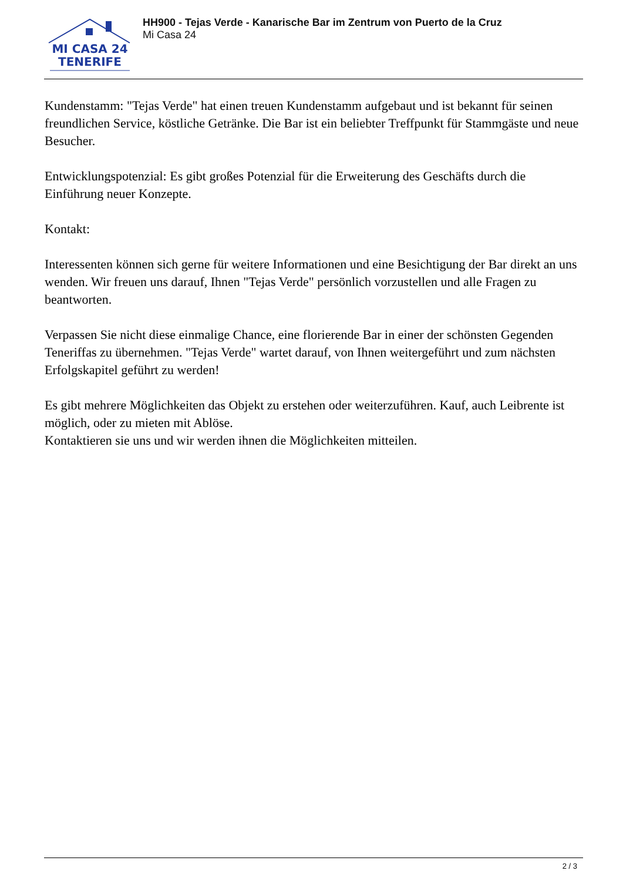MI CASA 24
TENERIFE
HH900 - Tejas Verde - Kanarische Bar im Zentrum von Puerto de la Cruz
Mi Casa 24
Kundenstamm: "Tejas Verde" hat einen treuen Kundenstamm aufgebaut und ist bekannt für seinen freundlichen Service, köstliche Getränke. Die Bar ist ein beliebter Treffpunkt für Stammgäste und neue Besucher.
Entwicklungspotenzial: Es gibt großes Potenzial für die Erweiterung des Geschäfts durch die Einführung neuer Konzepte.
Kontakt:
Interessenten können sich gerne für weitere Informationen und eine Besichtigung der Bar direkt an uns wenden. Wir freuen uns darauf, Ihnen "Tejas Verde" persönlich vorzustellen und alle Fragen zu beantworten.
Verpassen Sie nicht diese einmalige Chance, eine florierende Bar in einer der schönsten Gegenden Teneriffas zu übernehmen. "Tejas Verde" wartet darauf, von Ihnen weitergeführt und zum nächsten Erfolgskapitel geführt zu werden!
Es gibt mehrere Möglichkeiten das Objekt zu erstehen oder weiterzuführen. Kauf, auch Leibrente ist möglich, oder zu mieten mit Ablöse.
Kontaktieren sie uns und wir werden ihnen die Möglichkeiten mitteilen.
2 / 3